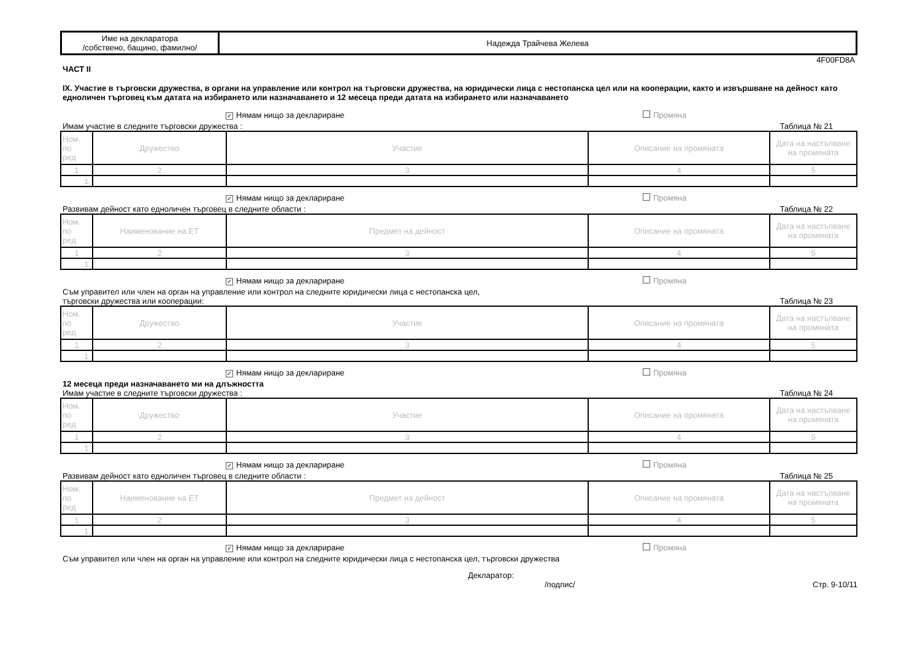| Име на декларатора /собствено, бащино, фамилно/ | Надежда Трайчева Желева |
4F00FD8A
ЧАСТ II
IX. Участие в търговски дружества, в органи на управление или контрол на търговски дружества, на юридически лица с нестопанска цел или на кооперации, както и извършване на дейност като едноличен търговец към датата на избирането или назначаването и 12 месеца преди датата на избирането или назначаването
✓ Нямам нищо за деклариране Промяна
Имам участие в следните търговски дружества : Таблица № 21
| Ном. по ред | Дружество | Участие | Описание на промяната | Дата на настъпване на промяната |
| --- | --- | --- | --- | --- |
| 1 | 2 | 3 | 4 | 5 |
| 1. | | | | |
✓ Нямам нищо за деклариране Промяна
Развивам дейност като едноличен търговец в следните области : Таблица № 22
| Ном. по ред | Наименование на ЕТ | Предмет на дейност | Описание на промяната | Дата на настъпване на промяната |
| --- | --- | --- | --- | --- |
| 1 | 2 | 3 | 4 | 5 |
| 1. | | | | |
✓ Нямам нищо за деклариране Промяна
Съм управител или член на орган на управление или контрол на следните юридически лица с нестопанска цел,
търговски дружества или кооперации: Таблица № 23
| Ном. по ред | Дружество | Участие | Описание на промяната | Дата на настъпване на промяната |
| --- | --- | --- | --- | --- |
| 1 | 2 | 3 | 4 | 5 |
| 1. | | | | |
✓ Нямам нищо за деклариране Промяна
12 месеца преди назначаването ми на длъжността
Имам участие в следните търговски дружества : Таблица № 24
| Ном. по ред | Дружество | Участие | Описание на промяната | Дата на настъпване на промяната |
| --- | --- | --- | --- | --- |
| 1 | 2 | 3 | 4 | 5 |
| 1. | | | | |
✓ Нямам нищо за деклариране Промяна
Развивам дейност като едноличен търговец в следните области : Таблица № 25
| Ном. по ред | Наименование на ЕТ | Предмет на дейност | Описание на промяната | Дата на настъпване на промяната |
| --- | --- | --- | --- | --- |
| 1 | 2 | 3 | 4 | 5 |
| 1. | | | | |
✓ Нямам нищо за деклариране Промяна
Съм управител или член на орган на управление или контрол на следните юридически лица с нестопанска цел, търговски дружества
Декларатор:
/подпис/ Стр. 9-10/11